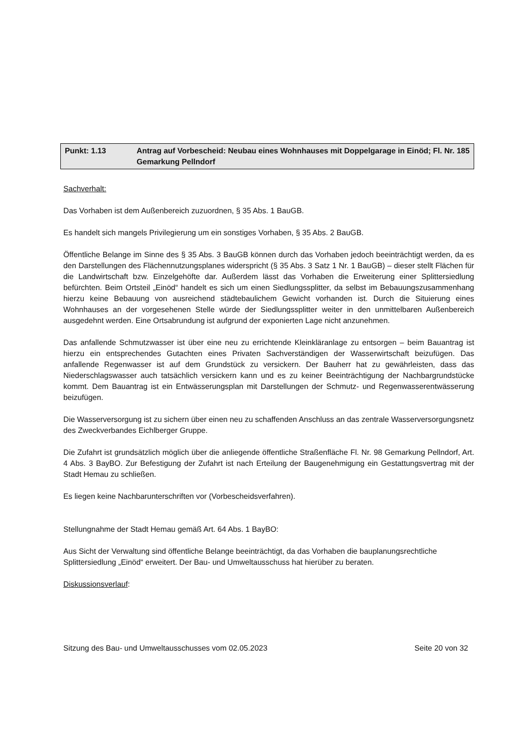Punkt: 1.13 Antrag auf Vorbescheid: Neubau eines Wohnhauses mit Doppelgarage in Einöd; Fl. Nr. 185 Gemarkung Pellndorf
Sachverhalt:
Das Vorhaben ist dem Außenbereich zuzuordnen, § 35 Abs. 1 BauGB.
Es handelt sich mangels Privilegierung um ein sonstiges Vorhaben, § 35 Abs. 2 BauGB.
Öffentliche Belange im Sinne des § 35 Abs. 3 BauGB können durch das Vorhaben jedoch beeinträchtigt werden, da es den Darstellungen des Flächennutzungsplanes widerspricht (§ 35 Abs. 3 Satz 1 Nr. 1 BauGB) – dieser stellt Flächen für die Landwirtschaft bzw. Einzelgehöfte dar. Außerdem lässt das Vorhaben die Erweiterung einer Splittersiedlung befürchten. Beim Ortsteil „Einöd“ handelt es sich um einen Siedlungssplitter, da selbst im Bebauungszusammenhang hierzu keine Bebauung von ausreichend städtebaulichem Gewicht vorhanden ist. Durch die Situierung eines Wohnhauses an der vorgesehenen Stelle würde der Siedlungssplitter weiter in den unmittelbaren Außenbereich ausgedehnt werden. Eine Ortsabrundung ist aufgrund der exponierten Lage nicht anzunehmen.
Das anfallende Schmutzwasser ist über eine neu zu errichtende Kleinkläranlage zu entsorgen – beim Bauantrag ist hierzu ein entsprechendes Gutachten eines Privaten Sachverständigen der Wasserwirtschaft beizufügen. Das anfallende Regenwasser ist auf dem Grundstück zu versickern. Der Bauherr hat zu gewährleisten, dass das Niederschlagswasser auch tatsächlich versickern kann und es zu keiner Beeinträchtigung der Nachbargrundstücke kommt. Dem Bauantrag ist ein Entwässerungsplan mit Darstellungen der Schmutz- und Regenwasserentwässerung beizufügen.
Die Wasserversorgung ist zu sichern über einen neu zu schaffenden Anschluss an das zentrale Wasserversorgungsnetz des Zweckverbandes Eichlberger Gruppe.
Die Zufahrt ist grundsätzlich möglich über die anliegende öffentliche Straßenfläche Fl. Nr. 98 Gemarkung Pellndorf, Art. 4 Abs. 3 BayBO. Zur Befestigung der Zufahrt ist nach Erteilung der Baugenehmigung ein Gestattungsvertrag mit der Stadt Hemau zu schließen.
Es liegen keine Nachbarunterschriften vor (Vorbescheidsverfahren).
Stellungnahme der Stadt Hemau gemäß Art. 64 Abs. 1 BayBO:
Aus Sicht der Verwaltung sind öffentliche Belange beeinträchtigt, da das Vorhaben die bauplanungsrechtliche Splittersiedlung „Einöd“ erweitert. Der Bau- und Umweltausschuss hat hierüber zu beraten.
Diskussionsverlauf:
Sitzung des Bau- und Umweltausschusses vom 02.05.2023 Seite 20 von 32